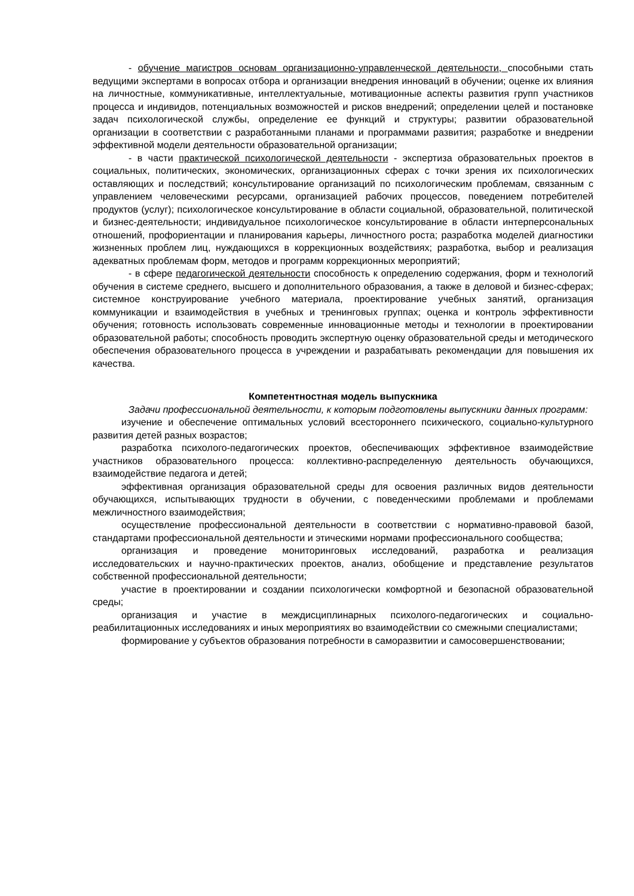- обучение магистров основам организационно-управленческой деятельности, способными стать ведущими экспертами в вопросах отбора и организации внедрения инноваций в обучении; оценке их влияния на личностные, коммуникативные, интеллектуальные, мотивационные аспекты развития групп участников процесса и индивидов, потенциальных возможностей и рисков внедрений; определении целей и постановке задач психологической службы, определение ее функций и структуры; развитии образовательной организации в соответствии с разработанными планами и программами развития; разработке и внедрении эффективной модели деятельности образовательной организации;
- в части практической психологической деятельности - экспертиза образовательных проектов в социальных, политических, экономических, организационных сферах с точки зрения их психологических оставляющих и последствий; консультирование организаций по психологическим проблемам, связанным с управлением человеческими ресурсами, организацией рабочих процессов, поведением потребителей продуктов (услуг); психологическое консультирование в области социальной, образовательной, политической и бизнес-деятельности; индивидуальное психологическое консультирование в области интерперсональных отношений, профориентации и планирования карьеры, личностного роста; разработка моделей диагностики жизненных проблем лиц, нуждающихся в коррекционных воздействиях; разработка, выбор и реализация адекватных проблемам форм, методов и программ коррекционных мероприятий;
- в сфере педагогической деятельности способность к определению содержания, форм и технологий обучения в системе среднего, высшего и дополнительного образования, а также в деловой и бизнес-сферах; системное конструирование учебного материала, проектирование учебных занятий, организация коммуникации и взаимодействия в учебных и тренинговых группах; оценка и контроль эффективности обучения; готовность использовать современные инновационные методы и технологии в проектировании образовательной работы; способность проводить экспертную оценку образовательной среды и методического обеспечения образовательного процесса в учреждении и разрабатывать рекомендации для повышения их качества.
Компетентностная модель выпускника
Задачи профессиональной деятельности, к которым подготовлены выпускники данных программ:
изучение и обеспечение оптимальных условий всестороннего психического, социально-культурного развития детей разных возрастов;
разработка психолого-педагогических проектов, обеспечивающих эффективное взаимодействие участников образовательного процесса: коллективно-распределенную деятельность обучающихся, взаимодействие педагога и детей;
эффективная организация образовательной среды для освоения различных видов деятельности обучающихся, испытывающих трудности в обучении, с поведенческими проблемами и проблемами межличностного взаимодействия;
осуществление профессиональной деятельности в соответствии с нормативно-правовой базой, стандартами профессиональной деятельности и этическими нормами профессионального сообщества;
организация и проведение мониторинговых исследований, разработка и реализация исследовательских и научно-практических проектов, анализ, обобщение и представление результатов собственной профессиональной деятельности;
участие в проектировании и создании психологически комфортной и безопасной образовательной среды;
организация и участие в междисциплинарных психолого-педагогических и социально-реабилитационных исследованиях и иных мероприятиях во взаимодействии со смежными специалистами;
формирование у субъектов образования потребности в саморазвитии и самосовершенствовании;